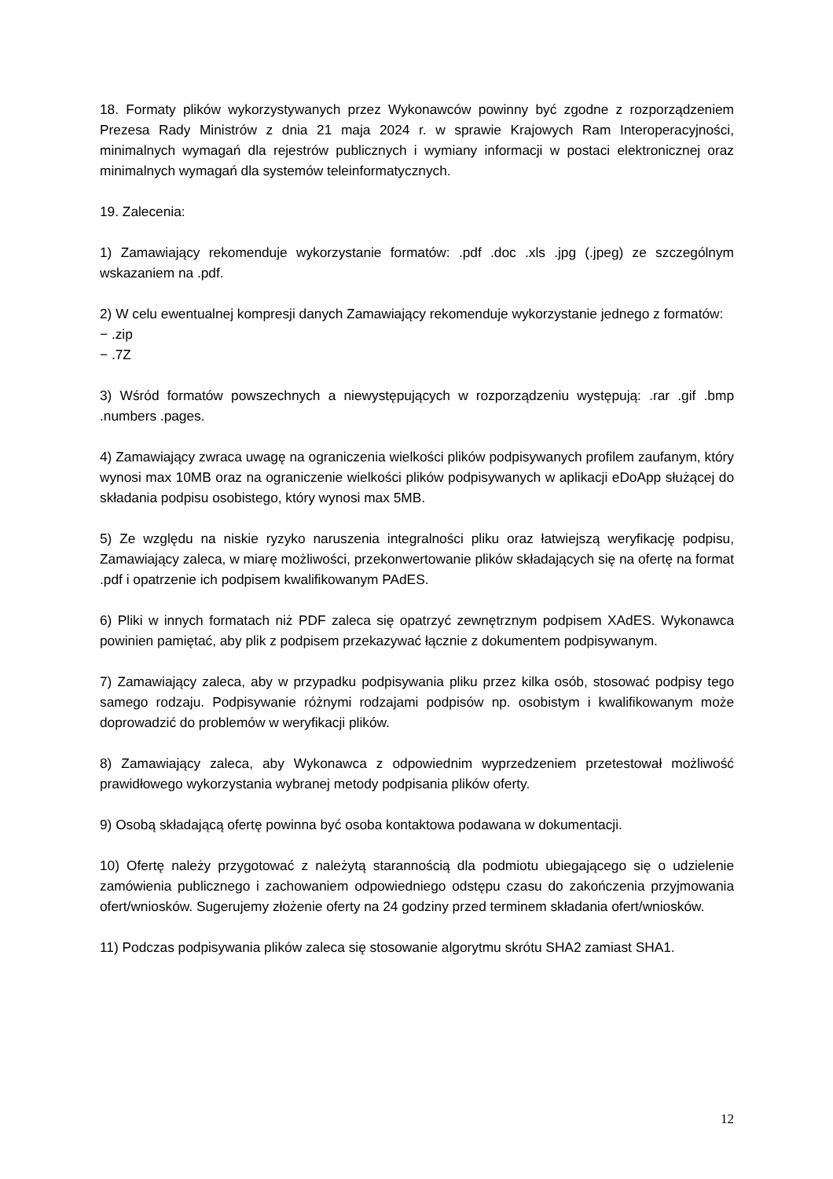18. Formaty plików wykorzystywanych przez Wykonawców powinny być zgodne z rozporządzeniem Prezesa Rady Ministrów z dnia 21 maja 2024 r. w sprawie Krajowych Ram Interoperacyjności, minimalnych wymagań dla rejestrów publicznych i wymiany informacji w postaci elektronicznej oraz minimalnych wymagań dla systemów teleinformatycznych.
19. Zalecenia:
1) Zamawiający rekomenduje wykorzystanie formatów: .pdf .doc .xls .jpg (.jpeg) ze szczególnym wskazaniem na .pdf.
2) W celu ewentualnej kompresji danych Zamawiający rekomenduje wykorzystanie jednego z formatów:
− .zip
− .7Z
3) Wśród formatów powszechnych a niewystępujących w rozporządzeniu występują: .rar .gif .bmp .numbers .pages.
4) Zamawiający zwraca uwagę na ograniczenia wielkości plików podpisywanych profilem zaufanym, który wynosi max 10MB oraz na ograniczenie wielkości plików podpisywanych w aplikacji eDoApp służącej do składania podpisu osobistego, który wynosi max 5MB.
5) Ze względu na niskie ryzyko naruszenia integralności pliku oraz łatwiejszą weryfikację podpisu, Zamawiający zaleca, w miarę możliwości, przekonwertowanie plików składających się na ofertę na format .pdf i opatrzenie ich podpisem kwalifikowanym PAdES.
6) Pliki w innych formatach niż PDF zaleca się opatrzyć zewnętrznym podpisem XAdES. Wykonawca powinien pamiętać, aby plik z podpisem przekazywać łącznie z dokumentem podpisywanym.
7) Zamawiający zaleca, aby w przypadku podpisywania pliku przez kilka osób, stosować podpisy tego samego rodzaju. Podpisywanie różnymi rodzajami podpisów np. osobistym i kwalifikowanym może doprowadzić do problemów w weryfikacji plików.
8) Zamawiający zaleca, aby Wykonawca z odpowiednim wyprzedzeniem przetestował możliwość prawidłowego wykorzystania wybranej metody podpisania plików oferty.
9) Osobą składającą ofertę powinna być osoba kontaktowa podawana w dokumentacji.
10) Ofertę należy przygotować z należytą starannością dla podmiotu ubiegającego się o udzielenie zamówienia publicznego i zachowaniem odpowiedniego odstępu czasu do zakończenia przyjmowania ofert/wniosków. Sugerujemy złożenie oferty na 24 godziny przed terminem składania ofert/wniosków.
11) Podczas podpisywania plików zaleca się stosowanie algorytmu skrótu SHA2 zamiast SHA1.
12